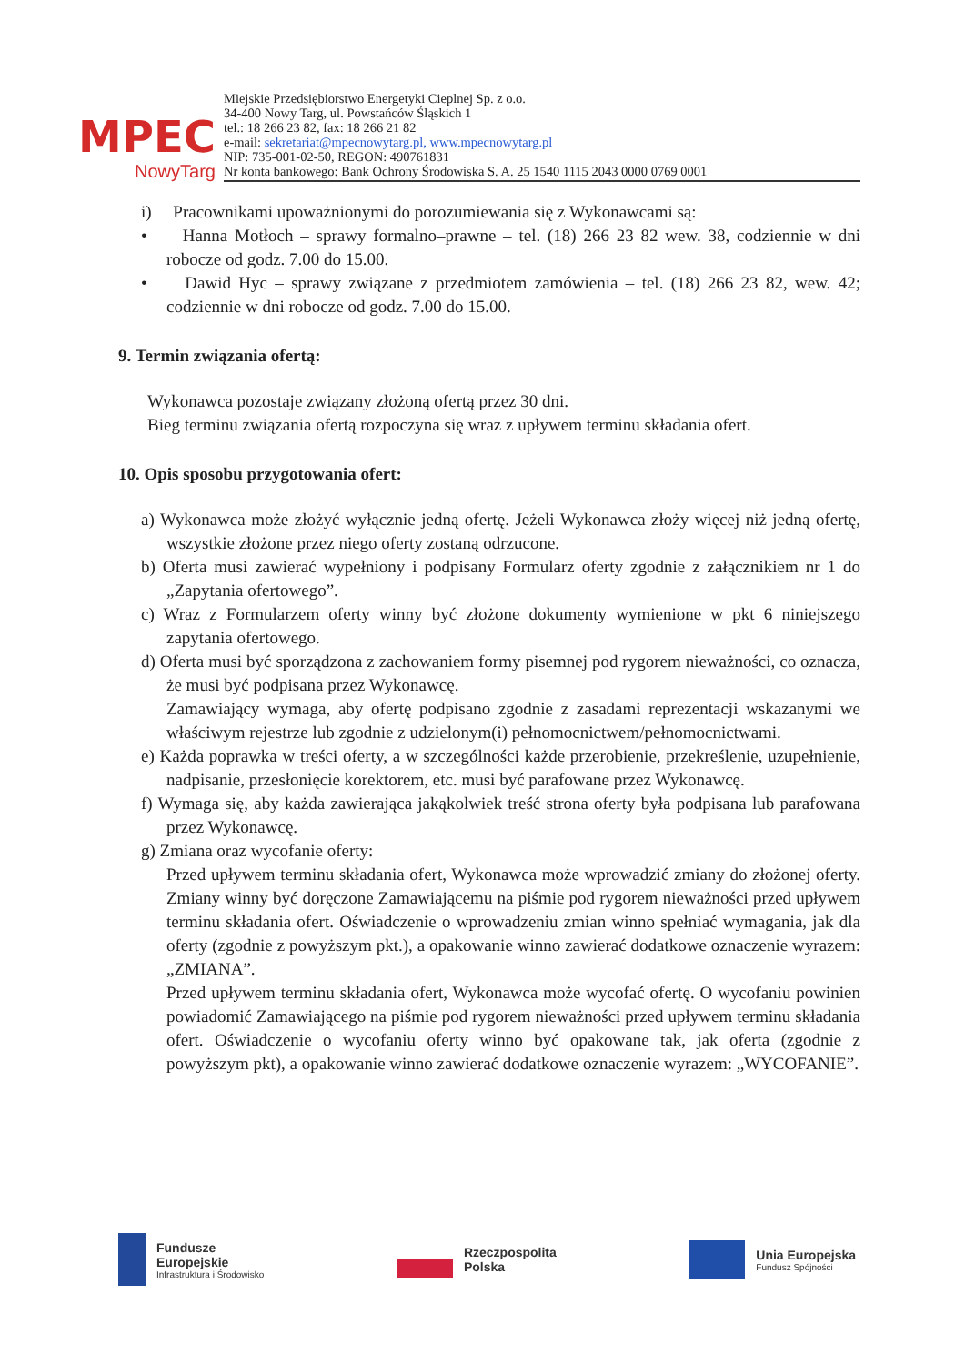MPEC
NowyTarg
Miejskie Przedsiębiorstwo Energetyki Cieplnej Sp. z o.o.
34-400 Nowy Targ, ul. Powstańców Śląskich 1
tel.: 18 266 23 82, fax: 18 266 21 82
e-mail: sekretariat@mpecnowytarg.pl, www.mpecnowytarg.pl
NIP: 735-001-02-50, REGON: 490761831
Nr konta bankowego: Bank Ochrony Środowiska S. A. 25 1540 1115 2043 0000 0769 0001
i) Pracownikami upoważnionymi do porozumiewania się z Wykonawcami są:
• Hanna Motłoch – sprawy formalno–prawne – tel. (18) 266 23 82 wew. 38, codziennie w dni robocze od godz. 7.00 do 15.00.
• Dawid Hyc – sprawy związane z przedmiotem zamówienia – tel. (18) 266 23 82, wew. 42; codziennie w dni robocze od godz. 7.00 do 15.00.
9. Termin związania ofertą:
Wykonawca pozostaje związany złożoną ofertą przez 30 dni.
Bieg terminu związania ofertą rozpoczyna się wraz z upływem terminu składania ofert.
10. Opis sposobu przygotowania ofert:
a) Wykonawca może złożyć wyłącznie jedną ofertę. Jeżeli Wykonawca złoży więcej niż jedną ofertę, wszystkie złożone przez niego oferty zostaną odrzucone.
b) Oferta musi zawierać wypełniony i podpisany Formularz oferty zgodnie z załącznikiem nr 1 do „Zapytania ofertowego”.
c) Wraz z Formularzem oferty winny być złożone dokumenty wymienione w pkt 6 niniejszego zapytania ofertowego.
d) Oferta musi być sporządzona z zachowaniem formy pisemnej pod rygorem nieważności, co oznacza, że musi być podpisana przez Wykonawcę.
Zamawiający wymaga, aby ofertę podpisano zgodnie z zasadami reprezentacji wskazanymi we właściwym rejestrze lub zgodnie z udzielonym(i) pełnomocnictwem/pełnomocnictwami.
e) Każda poprawka w treści oferty, a w szczególności każde przerobienie, przekreślenie, uzupełnienie, nadpisanie, przesłonięcie korektorem, etc. musi być parafowane przez Wykonawcę.
f) Wymaga się, aby każda zawierająca jakąkolwiek treść strona oferty była podpisana lub parafowana przez Wykonawcę.
g) Zmiana oraz wycofanie oferty:
Przed upływem terminu składania ofert, Wykonawca może wprowadzić zmiany do złożonej oferty. Zmiany winny być doręczone Zamawiającemu na piśmie pod rygorem nieważności przed upływem terminu składania ofert. Oświadczenie o wprowadzeniu zmian winno spełniać wymagania, jak dla oferty (zgodnie z powyższym pkt.), a opakowanie winno zawierać dodatkowe oznaczenie wyrazem: „ZMIANA”.
Przed upływem terminu składania ofert, Wykonawca może wycofać ofertę. O wycofaniu powinien powiadomić Zamawiającego na piśmie pod rygorem nieważności przed upływem terminu składania ofert. Oświadczenie o wycofaniu oferty winno być opakowane tak, jak oferta (zgodnie z powyższym pkt), a opakowanie winno zawierać dodatkowe oznaczenie wyrazem: „WYCOFANIE”.
Fundusze
Europejskie Infrastruktura i Środowisko
Rzeczpospolita
Polska
Unia Europejska Fundusz Spójności